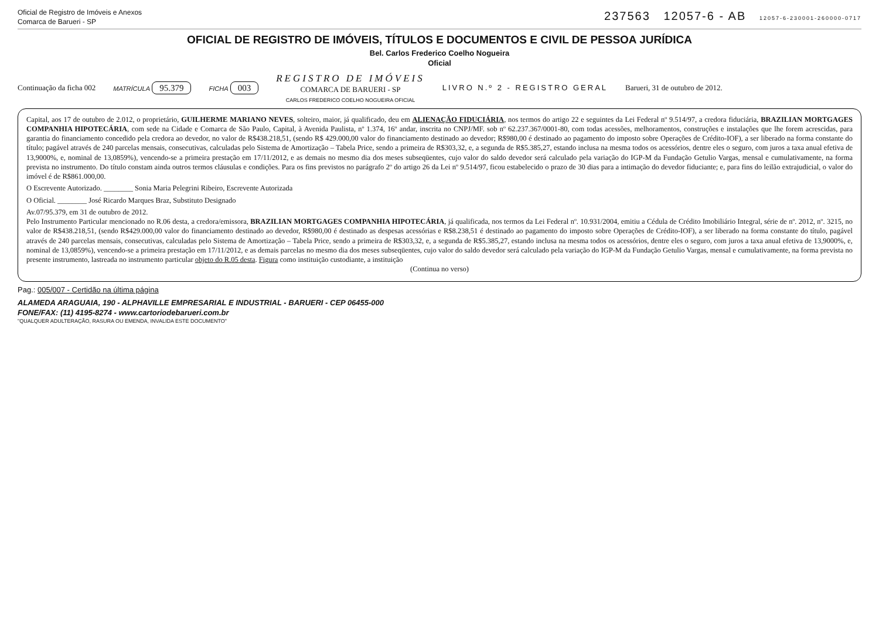Oficial de Registro de Imóveis e Anexos
Comarca de Barueri - SP 237563 12057-6 - AB 12057-6-230001-260000-0717
OFICIAL DE REGISTRO DE IMÓVEIS, TÍTULOS E DOCUMENTOS E CIVIL DE PESSOA JURÍDICA
Bel. Carlos Frederico Coelho Nogueira
Oficial
Continuação da ficha 002 MATRÍCULA 95.379 FICHA 003
REGISTRO DE IMÓVEIS
COMARCA DE BARUERI - SP
CARLOS FREDERICO COELHO NOGUEIRA OFICIAL
LIVRO N.º 2 - REGISTRO GERAL Barueri, 31 de outubro de 2012.
Capital, aos 17 de outubro de 2.012, o proprietário, GUILHERME MARIANO NEVES, solteiro, maior, já qualificado, deu em ALIENAÇÃO FIDUCIÁRIA, nos termos do artigo 22 e seguintes da Lei Federal nº 9.514/97, a credora fiduciária, BRAZILIAN MORTGAGES COMPANHIA HIPOTECÁRIA, com sede na Cidade e Comarca de São Paulo, Capital, à Avenida Paulista, nº 1.374, 16º andar, inscrita no CNPJ/MF. sob nº 62.237.367/0001-80, com todas acessões, melhoramentos, construções e instalações que lhe forem acrescidas, para garantia do financiamento concedido pela credora ao devedor, no valor de R$438.218,51, (sendo R$ 429.000,00 valor do financiamento destinado ao devedor; R$980,00 é destinado ao pagamento do imposto sobre Operações de Crédito-IOF), a ser liberado na forma constante do título; pagável através de 240 parcelas mensais, consecutivas, calculadas pelo Sistema de Amortização – Tabela Price, sendo a primeira de R$303,32, e, a segunda de R$5.385,27, estando inclusa na mesma todos os acessórios, dentre eles o seguro, com juros a taxa anual efetiva de 13,9000%, e, nominal de 13,0859%), vencendo-se a primeira prestação em 17/11/2012, e as demais no mesmo dia dos meses subseqüentes, cujo valor do saldo devedor será calculado pela variação do IGP-M da Fundação Getulio Vargas, mensal e cumulativamente, na forma prevista no instrumento. Do título constam ainda outros termos cláusulas e condições. Para os fins previstos no parágrafo 2º do artigo 26 da Lei nº 9.514/97, ficou estabelecido o prazo de 30 dias para a intimação do devedor fiduciante; e, para fins do leilão extrajudicial, o valor do imóvel é de R$861.000,00.
O Escrevente Autorizado. ________ Sonia Maria Pelegrini Ribeiro, Escrevente Autorizada
O Oficial. ________ José Ricardo Marques Braz, Substituto Designado
Av.07/95.379, em 31 de outubro de 2012.
Pelo Instrumento Particular mencionado no R.06 desta, a credora/emissora, BRAZILIAN MORTGAGES COMPANHIA HIPOTECÁRIA, já qualificada, nos termos da Lei Federal nº. 10.931/2004, emitiu a Cédula de Crédito Imobiliário Integral, série de nº. 2012, nº. 3215, no valor de R$438.218,51, (sendo R$429.000,00 valor do financiamento destinado ao devedor, R$980,00 é destinado as despesas acessórias e R$8.238,51 é destinado ao pagamento do imposto sobre Operações de Crédito-IOF), a ser liberado na forma constante do título, pagável através de 240 parcelas mensais, consecutivas, calculadas pelo Sistema de Amortização – Tabela Price, sendo a primeira de R$303,32, e, a segunda de R$5.385,27, estando inclusa na mesma todos os acessórios, dentre eles o seguro, com juros a taxa anual efetiva de 13,9000%, e, nominal de 13,0859%), vencendo-se a primeira prestação em 17/11/2012, e as demais parcelas no mesmo dia dos meses subseqüentes, cujo valor do saldo devedor será calculado pela variação do IGP-M da Fundação Getulio Vargas, mensal e cumulativamente, na forma prevista no presente instrumento, lastreada no instrumento particular objeto do R.05 desta. Figura como instituição custodiante, a instituição
(Continua no verso)
Pag.: 005/007 - Certidão na última página
ALAMEDA ARAGUAIA, 190 - ALPHAVILLE EMPRESARIAL E INDUSTRIAL - BARUERI - CEP 06455-000
FONE/FAX: (11) 4195-8274 - www.cartoriodebarueri.com.br
"QUALQUER ADULTERAÇÃO, RASURA OU EMENDA, INVALIDA ESTE DOCUMENTO"